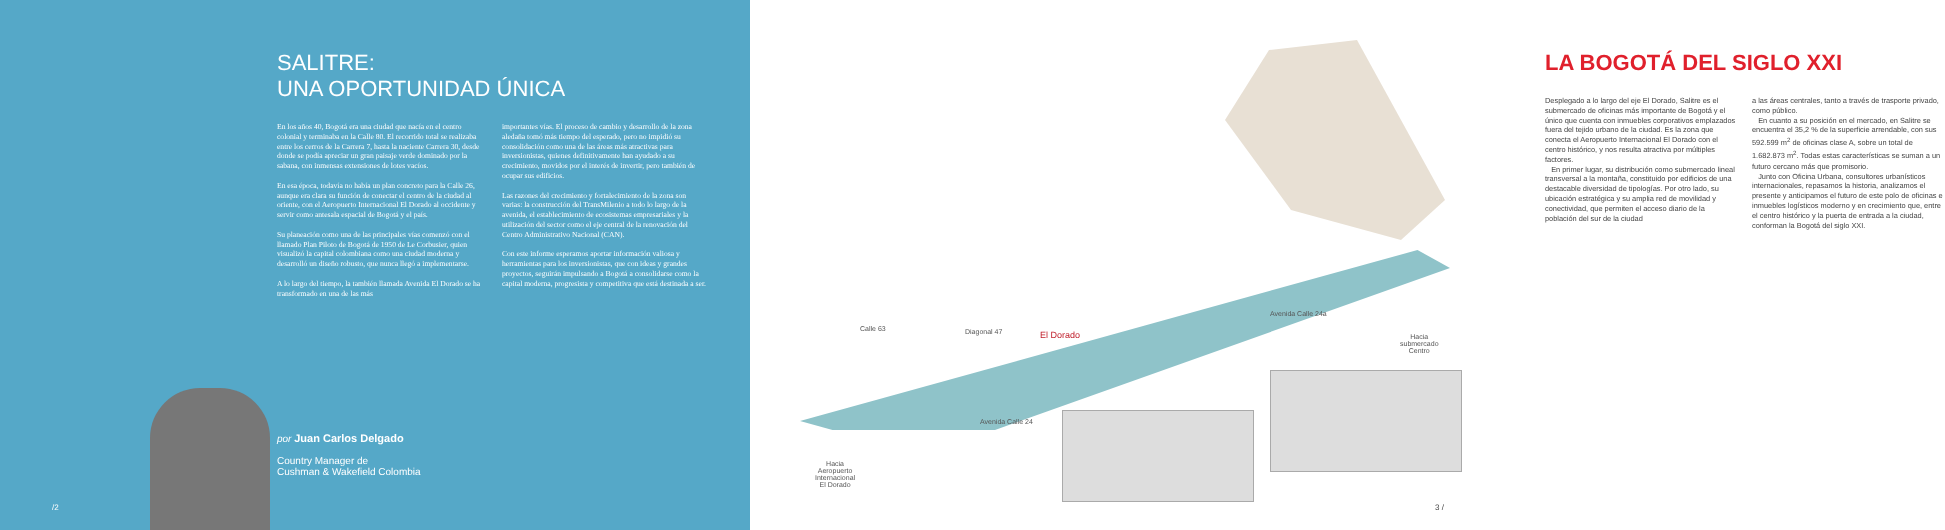SALITRE:
UNA OPORTUNIDAD ÚNICA
En los años 40, Bogotá era una ciudad que nacía en el centro colonial y terminaba en la Calle 80. El recorrido total se realizaba entre los cerros de la Carrera 7, hasta la naciente Carrera 30, desde donde se podía apreciar un gran paisaje verde dominado por la sabana, con inmensas extensiones de lotes vacíos.
En esa época, todavía no había un plan concreto para la Calle 26, aunque era clara su función de conectar el centro de la ciudad al oriente, con el Aeropuerto Internacional El Dorado al occidente y servir como antesala espacial de Bogotá y el país.
Su planeación como una de las principales vías comenzó con el llamado Plan Piloto de Bogotá de 1950 de Le Corbusier, quien visualizó la capital colombiana como una ciudad moderna y desarrolló un diseño robusto, que nunca llegó a implementarse.
A lo largo del tiempo, la también llamada Avenida El Dorado se ha transformado en una de las más
importantes vías. El proceso de cambio y desarrollo de la zona aledaña tomó más tiempo del esperado, pero no impidió su consolidación como una de las áreas más atractivas para inversionistas, quienes definitivamente han ayudado a su crecimiento, movidos por el interés de invertir, pero también de ocupar sus edificios.
Las razones del crecimiento y fortalecimiento de la zona son varias: la construcción del TransMilenio a todo lo largo de la avenida, el establecimiento de ecosistemas empresariales y la utilización del sector como el eje central de la renovación del Centro Administrativo Nacional (CAN).
Con este informe esperamos aportar información valiosa y herramientas para los inversionistas, que con ideas y grandes proyectos, seguirán impulsando a Bogotá a consolidarse como la capital moderna, progresista y competitiva que está destinada a ser.
por Juan Carlos Delgado
Country Manager de
Cushman & Wakefield Colombia
/2
LA BOGOTÁ DEL SIGLO XXI
Desplegado a lo largo del eje El Dorado, Salitre es el submercado de oficinas más importante de Bogotá y el único que cuenta con inmuebles corporativos emplazados fuera del tejido urbano de la ciudad. Es la zona que conecta el Aeropuerto Internacional El Dorado con el centro histórico, y nos resulta atractiva por múltiples factores.
En primer lugar, su distribución como submercado lineal transversal a la montaña, constituido por edificios de una destacable diversidad de tipologías. Por otro lado, su ubicación estratégica y su amplia red de movilidad y conectividad, que permiten el acceso diario de la población del sur de la ciudad
a las áreas centrales, tanto a través de trasporte privado, como público.
En cuanto a su posición en el mercado, en Salitre se encuentra el 35,2 % de la superficie arrendable, con sus 592.599 m<sup>2</sup> de oficinas clase A, sobre un total de 1.682.873 m<sup>2</sup>. Todas estas características se suman a un futuro cercano más que promisorio.
Junto con Oficina Urbana, consultores urbanísticos internacionales, repasamos la historia, analizamos el presente y anticipamos el futuro de este polo de oficinas e inmuebles logísticos moderno y en crecimiento que, entre el centro histórico y la puerta de entrada a la ciudad, conforman la Bogotá del siglo XXI.
Calle 63 Diagonal 47 El Dorado
Avenida Calle 24a
Avenida Calle 24
Hacia
Aeropuerto
Internacional
El Dorado
Hacia
submercado
Centro
3 /